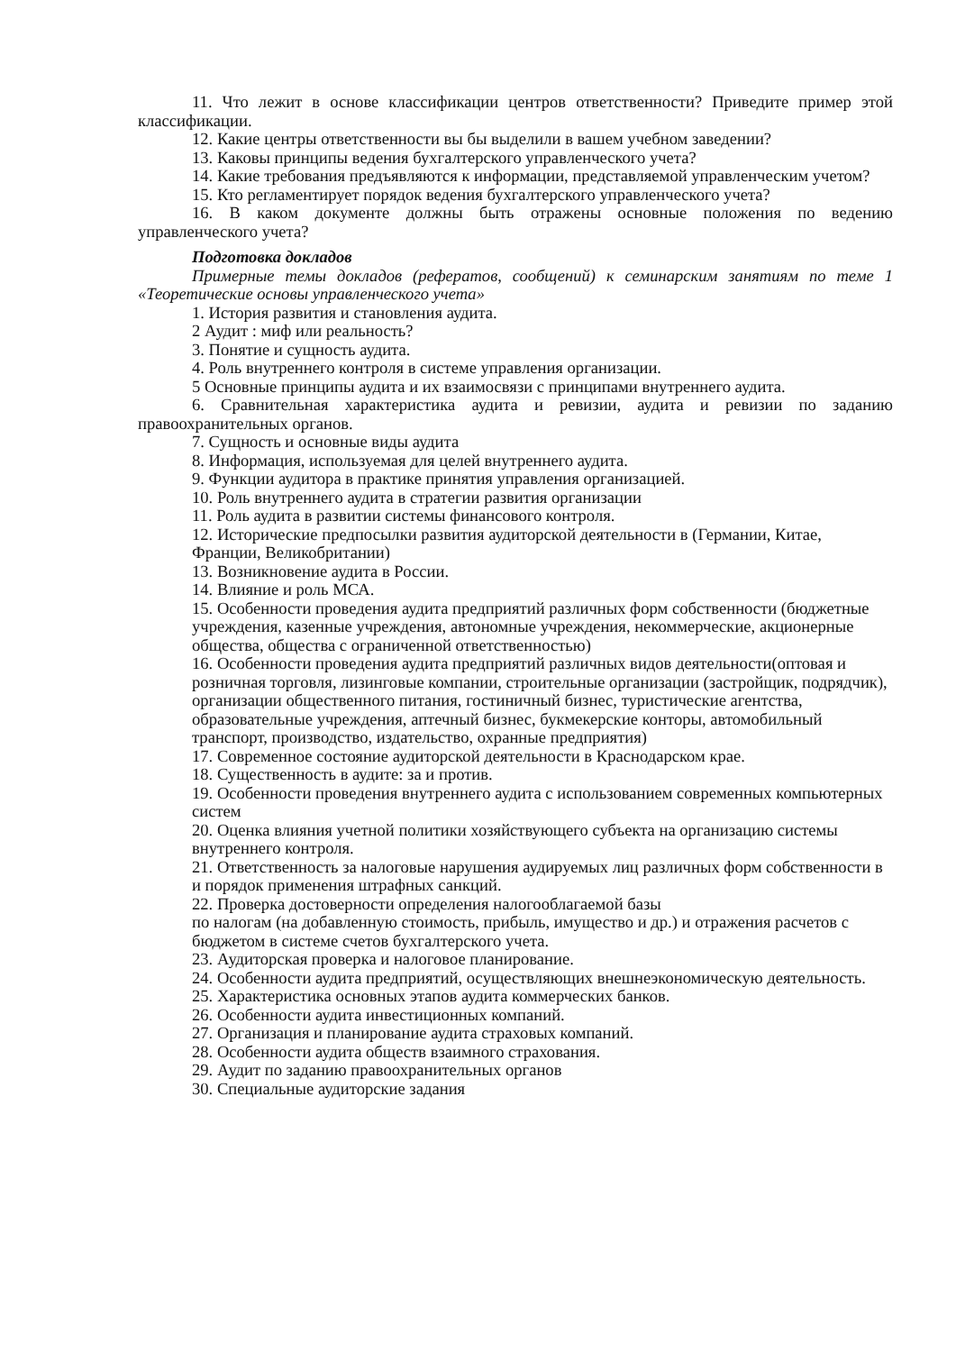11. Что лежит в основе классификации центров ответственности? Приведите пример этой классификации.
12. Какие центры ответственности вы бы выделили в вашем учебном заведении?
13. Каковы принципы ведения бухгалтерского управленческого учета?
14. Какие требования предъявляются к информации, представляемой управленческим учетом?
15. Кто регламентирует порядок ведения бухгалтерского управленческого учета?
16. В каком документе должны быть отражены основные положения по ведению управленческого учета?
Подготовка докладов
Примерные темы докладов (рефератов, сообщений) к семинарским занятиям по теме 1 «Теоретические основы управленческого учета»
1. История развития и становления аудита.
2 Аудит : миф или реальность?
3. Понятие и сущность аудита.
4. Роль внутреннего контроля в системе управления организации.
5 Основные принципы аудита и их взаимосвязи с принципами внутреннего аудита.
6. Сравнительная характеристика аудита и ревизии, аудита и ревизии по заданию правоохранительных органов.
7. Сущность и основные виды аудита
8. Информация, используемая для целей внутреннего аудита.
9. Функции аудитора в практике принятия управления организацией.
10. Роль внутреннего аудита в стратегии развития организации
11. Роль аудита в развитии системы финансового контроля.
12. Исторические предпосылки развития аудиторской деятельности в (Германии, Китае, Франции, Великобритании)
13. Возникновение аудита в России.
14. Влияние и роль МСА.
15. Особенности проведения аудита предприятий различных форм собственности (бюджетные учреждения, казенные учреждения, автономные учреждения, некоммерческие, акционерные общества, общества с ограниченной ответственностью)
16. Особенности проведения аудита предприятий различных видов деятельности(оптовая и розничная торговля, лизинговые компании, строительные организации (застройщик, подрядчик), организации общественного питания, гостиничный бизнес, туристические агентства, образовательные учреждения, аптечный бизнес, букмекерские конторы, автомобильный транспорт, производство, издательство, охранные предприятия)
17. Современное состояние аудиторской деятельности в Краснодарском крае.
18. Существенность в аудите: за и против.
19. Особенности проведения внутреннего аудита с использованием современных компьютерных систем
20. Оценка влияния учетной политики хозяйствующего субъекта на организацию системы внутреннего контроля.
21. Ответственность за налоговые нарушения аудируемых лиц различных форм собственности в и порядок применения штрафных санкций.
22. Проверка достоверности определения налогооблагаемой базы
по налогам (на добавленную стоимость, прибыль, имущество и др.) и отражения расчетов с бюджетом в системе счетов бухгалтерского учета.
23. Аудиторская проверка и налоговое планирование.
24. Особенности аудита предприятий, осуществляющих внешнеэкономическую деятельность.
25. Характеристика основных этапов аудита коммерческих банков.
26. Особенности аудита инвестиционных компаний.
27. Организация и планирование аудита страховых компаний.
28. Особенности аудита обществ взаимного страхования.
29. Аудит по заданию правоохранительных органов
30. Специальные аудиторские задания